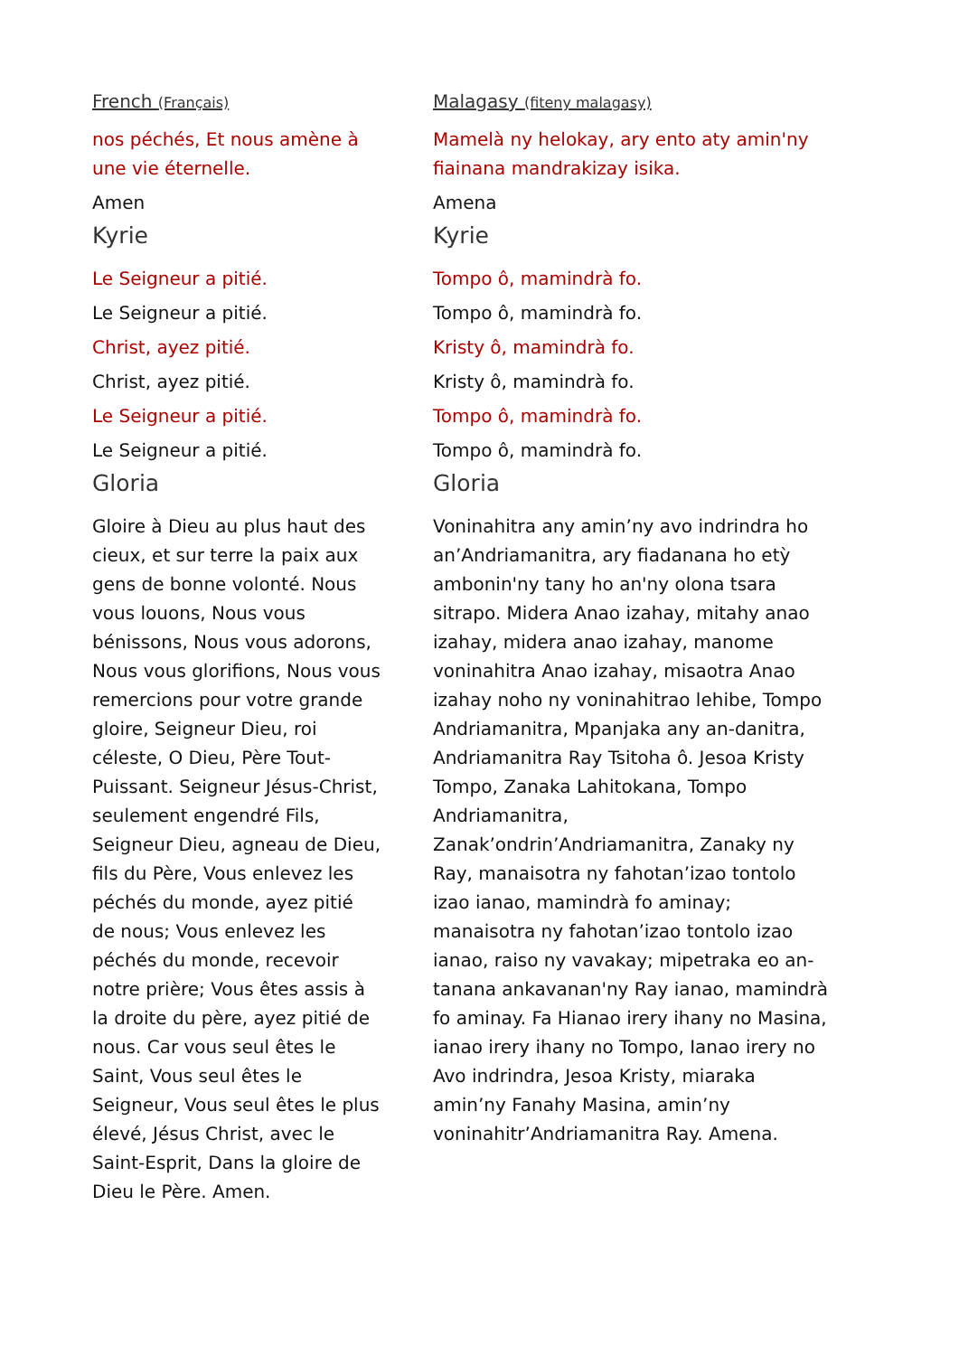French (Français)
nos péchés, Et nous amène à une vie éternelle.
Amen
Kyrie
Le Seigneur a pitié.
Le Seigneur a pitié.
Christ, ayez pitié.
Christ, ayez pitié.
Le Seigneur a pitié.
Le Seigneur a pitié.
Gloria
Gloire à Dieu au plus haut des cieux, et sur terre la paix aux gens de bonne volonté. Nous vous louons, Nous vous bénissons, Nous vous adorons, Nous vous glorifions, Nous vous remercions pour votre grande gloire, Seigneur Dieu, roi céleste, O Dieu, Père Tout-Puissant. Seigneur Jésus-Christ, seulement engendré Fils, Seigneur Dieu, agneau de Dieu, fils du Père, Vous enlevez les péchés du monde, ayez pitié de nous; Vous enlevez les péchés du monde, recevoir notre prière; Vous êtes assis à la droite du père, ayez pitié de nous. Car vous seul êtes le Saint, Vous seul êtes le Seigneur, Vous seul êtes le plus élevé, Jésus Christ, avec le Saint-Esprit, Dans la gloire de Dieu le Père. Amen.
Malagasy (fiteny malagasy)
Mamelà ny helokay, ary ento aty amin'ny fiainana mandrakizay isika.
Amena
Kyrie
Tompo ô, mamindrà fo.
Tompo ô, mamindrà fo.
Kristy ô, mamindrà fo.
Kristy ô, mamindrà fo.
Tompo ô, mamindrà fo.
Tompo ô, mamindrà fo.
Gloria
Voninahitra any amin’ny avo indrindra ho an’Andriamanitra, ary fiadanana ho etỳ ambonin'ny tany ho an'ny olona tsara sitrapo. Midera Anao izahay, mitahy anao izahay, midera anao izahay, manome voninahitra Anao izahay, misaotra Anao izahay noho ny voninahitrao lehibe, Tompo Andriamanitra, Mpanjaka any an-danitra, Andriamanitra Ray Tsitoha ô. Jesoa Kristy Tompo, Zanaka Lahitokana, Tompo Andriamanitra, Zanak’ondrin’Andriamanitra, Zanaky ny Ray, manaisotra ny fahotan’izao tontolo izao ianao, mamindrà fo aminay; manaisotra ny fahotan’izao tontolo izao ianao, raiso ny vavakay; mipetraka eo an-tanana ankavanan'ny Ray ianao, mamindrà fo aminay. Fa Hianao irery ihany no Masina, ianao irery ihany no Tompo, Ianao irery no Avo indrindra, Jesoa Kristy, miaraka amin’ny Fanahy Masina, amin’ny voninahitr’Andriamanitra Ray. Amena.